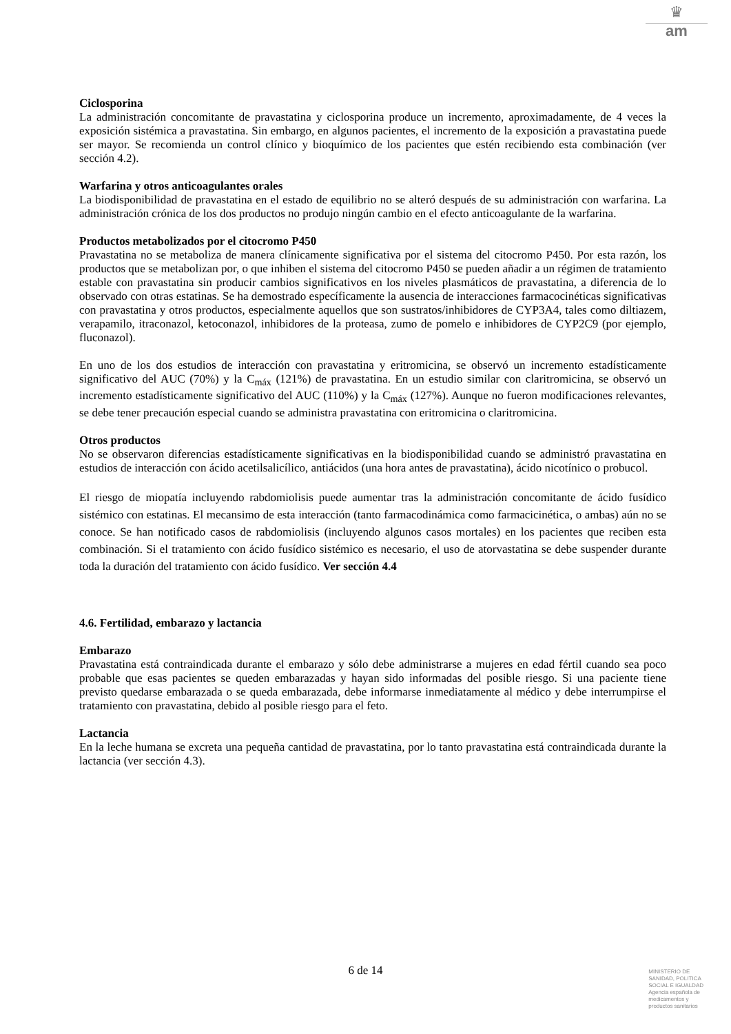♛
am
Ciclosporina
La administración concomitante de pravastatina y ciclosporina produce un incremento, aproximadamente, de 4 veces la exposición sistémica a pravastatina. Sin embargo, en algunos pacientes, el incremento de la exposición a pravastatina puede ser mayor. Se recomienda un control clínico y bioquímico de los pacientes que estén recibiendo esta combinación (ver sección 4.2).
Warfarina y otros anticoagulantes orales
La biodisponibilidad de pravastatina en el estado de equilibrio no se alteró después de su administración con warfarina. La administración crónica de los dos productos no produjo ningún cambio en el efecto anticoagulante de la warfarina.
Productos metabolizados por el citocromo P450
Pravastatina no se metaboliza de manera clínicamente significativa por el sistema del citocromo P450. Por esta razón, los productos que se metabolizan por, o que inhiben el sistema del citocromo P450 se pueden añadir a un régimen de tratamiento estable con pravastatina sin producir cambios significativos en los niveles plasmáticos de pravastatina, a diferencia de lo observado con otras estatinas. Se ha demostrado específicamente la ausencia de interacciones farmacocinéticas significativas con pravastatina y otros productos, especialmente aquellos que son sustratos/inhibidores de CYP3A4, tales como diltiazem, verapamilo, itraconazol, ketoconazol, inhibidores de la proteasa, zumo de pomelo e inhibidores de CYP2C9 (por ejemplo, fluconazol).
En uno de los dos estudios de interacción con pravastatina y eritromicina, se observó un incremento estadísticamente significativo del AUC (70%) y la C<sub>máx</sub> (121%) de pravastatina. En un estudio similar con claritromicina, se observó un incremento estadísticamente significativo del AUC (110%) y la C<sub>máx</sub> (127%). Aunque no fueron modificaciones relevantes, se debe tener precaución especial cuando se administra pravastatina con eritromicina o claritromicina.
Otros productos
No se observaron diferencias estadísticamente significativas en la biodisponibilidad cuando se administró pravastatina en estudios de interacción con ácido acetilsalicílico, antiácidos (una hora antes de pravastatina), ácido nicotínico o probucol.
El riesgo de miopatía incluyendo rabdomiolisis puede aumentar tras la administración concomitante de ácido fusídico sistémico con estatinas. El mecansimo de esta interacción (tanto farmacodinámica como farmacicinética, o ambas) aún no se conoce. Se han notificado casos de rabdomiolisis (incluyendo algunos casos mortales) en los pacientes que reciben esta combinación. Si el tratamiento con ácido fusídico sistémico es necesario, el uso de atorvastatina se debe suspender durante toda la duración del tratamiento con ácido fusídico. Ver sección 4.4
4.6. Fertilidad, embarazo y lactancia
Embarazo
Pravastatina está contraindicada durante el embarazo y sólo debe administrarse a mujeres en edad fértil cuando sea poco probable que esas pacientes se queden embarazadas y hayan sido informadas del posible riesgo. Si una paciente tiene previsto quedarse embarazada o se queda embarazada, debe informarse inmediatamente al médico y debe interrumpirse el tratamiento con pravastatina, debido al posible riesgo para el feto.
Lactancia
En la leche humana se excreta una pequeña cantidad de pravastatina, por lo tanto pravastatina está contraindicada durante la lactancia (ver sección 4.3).
6 de 14
MINISTERIO DE
SANIDAD, POLITICA
SOCIAL E IGUALDAD
Agencia española de
medicamentos y
productos sanitarios